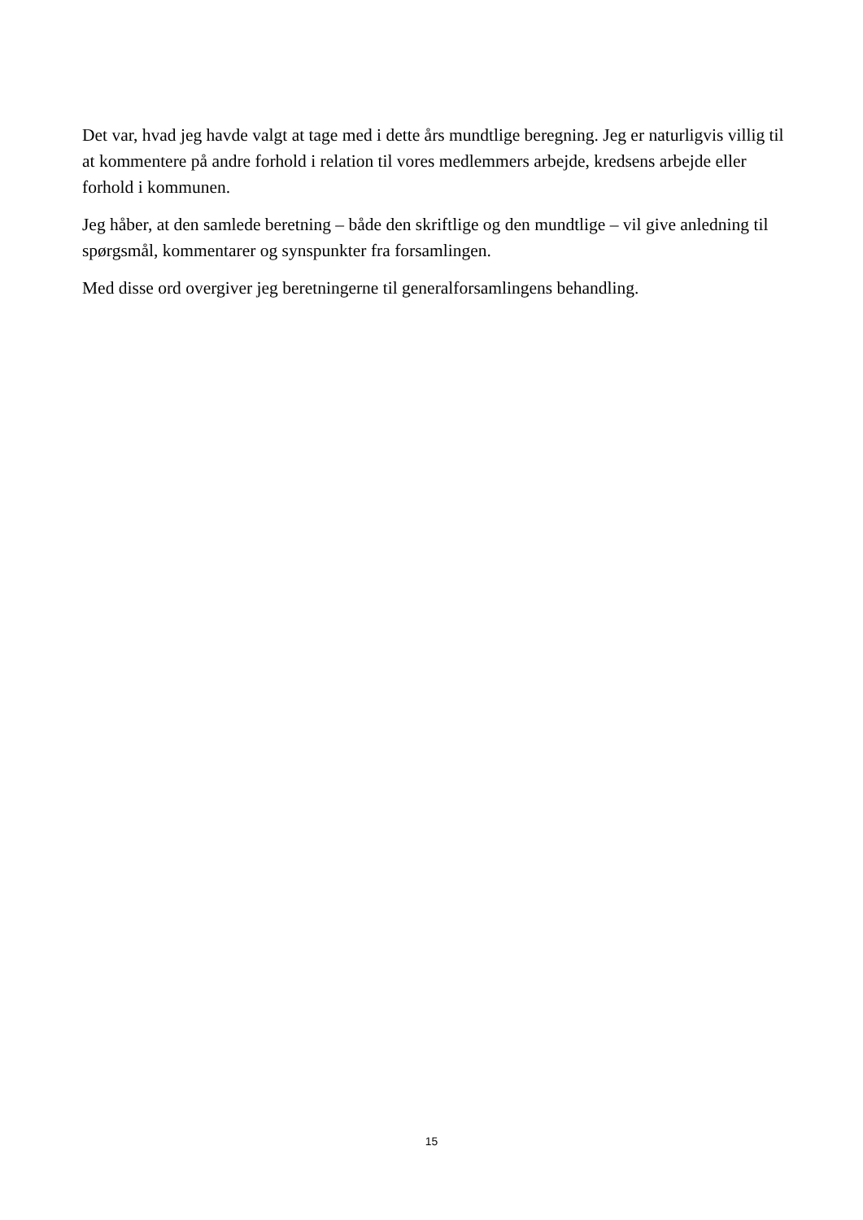Det var, hvad jeg havde valgt at tage med i dette års mundtlige beregning. Jeg er naturligvis villig til at kommentere på andre forhold i relation til vores medlemmers arbejde, kredsens arbejde eller forhold i kommunen.
Jeg håber, at den samlede beretning – både den skriftlige og den mundtlige – vil give anledning til spørgsmål, kommentarer og synspunkter fra forsamlingen.
Med disse ord overgiver jeg beretningerne til generalforsamlingens behandling.
15